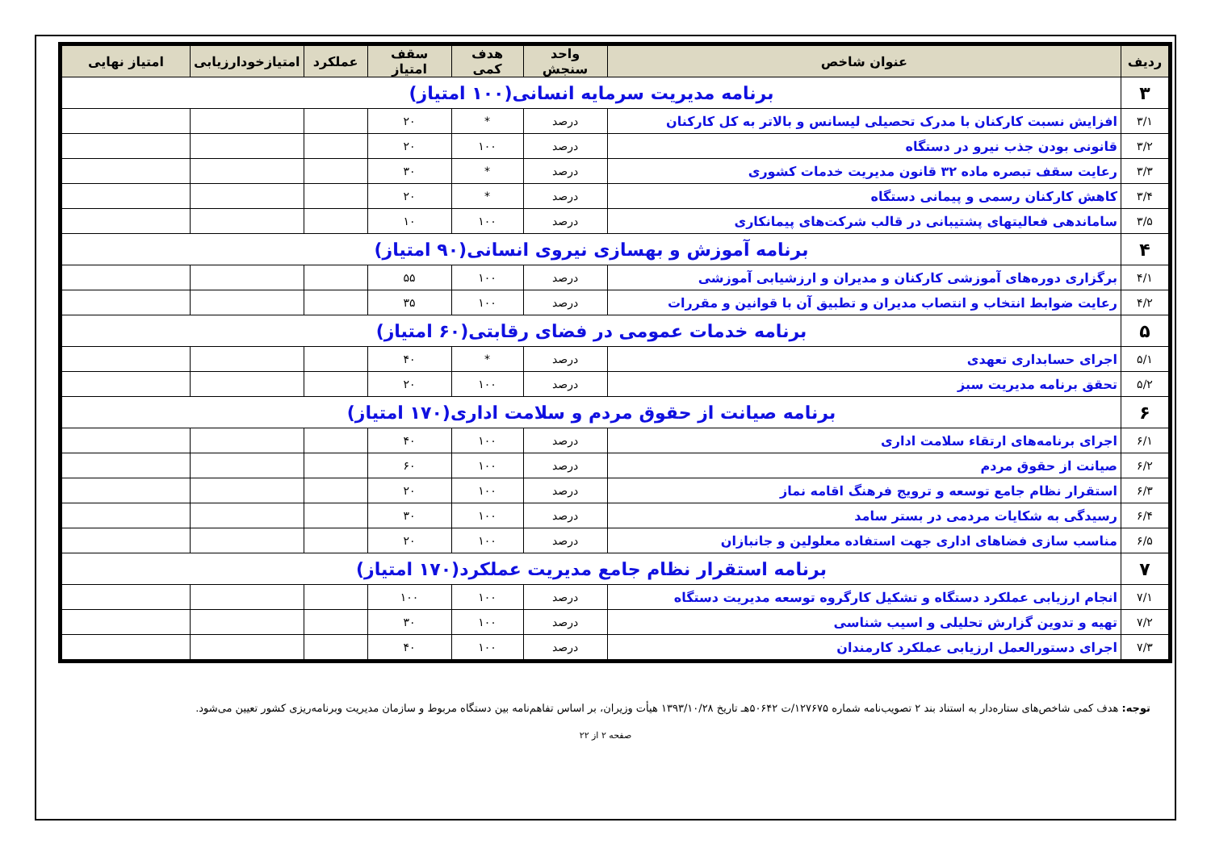| ردیف | عنوان شاخص | واحد سنجش | هدف کمی | سقف امتیاز | عملکرد | امتیازخودارزیابی | امتیاز نهایی |
| --- | --- | --- | --- | --- | --- | --- | --- |
| ۳ | برنامه مدیریت سرمایه انسانی(۱۰۰ امتیاز) | | | | | | |
| ۳/۱ | افزایش نسبت کارکنان با مدرک تحصیلی لیسانس و بالاتر به کل کارکنان | درصد | * | ۲۰ | | | |
| ۳/۲ | قانونی بودن جذب نیرو در دستگاه | درصد | ۱۰۰ | ۲۰ | | | |
| ۳/۳ | رعایت سقف تبصره ماده ۳۲ قانون مدیریت خدمات کشوری | درصد | * | ۳۰ | | | |
| ۳/۴ | کاهش کارکنان رسمی و پیمانی دستگاه | درصد | * | ۲۰ | | | |
| ۳/۵ | ساماندهی فعالیتهای پشتیبانی در قالب شرکت‌های پیمانکاری | درصد | ۱۰۰ | ۱۰ | | | |
| ۴ | برنامه آموزش و بهسازی نیروی انسانی(۹۰ امتیاز) | | | | | | |
| ۴/۱ | برگزاری دوره‌های آموزشی کارکنان و مدیران و ارزشیابی آموزشی | درصد | ۱۰۰ | ۵۵ | | | |
| ۴/۲ | رعایت ضوابط انتخاب و انتصاب مدیران و تطبیق آن با قوانین و مقررات | درصد | ۱۰۰ | ۳۵ | | | |
| ۵ | برنامه خدمات عمومی در فضای رقابتی(۶۰ امتیاز) | | | | | | |
| ۵/۱ | اجرای حسابداری تعهدی | درصد | * | ۴۰ | | | |
| ۵/۲ | تحقق برنامه مدیریت سبز | درصد | ۱۰۰ | ۲۰ | | | |
| ۶ | برنامه صیانت از حقوق مردم و سلامت اداری(۱۷۰ امتیاز) | | | | | | |
| ۶/۱ | اجرای برنامه‌های ارتقاء سلامت اداری | درصد | ۱۰۰ | ۴۰ | | | |
| ۶/۲ | صیانت از حقوق مردم | درصد | ۱۰۰ | ۶۰ | | | |
| ۶/۳ | استقرار نظام جامع توسعه و ترویج فرهنگ اقامه نماز | درصد | ۱۰۰ | ۲۰ | | | |
| ۶/۴ | رسیدگی به شکایات مردمی در بستر سامد | درصد | ۱۰۰ | ۳۰ | | | |
| ۶/۵ | مناسب سازی فضاهای اداری جهت استفاده معلولین و جانبازان | درصد | ۱۰۰ | ۲۰ | | | |
| ۷ | برنامه استقرار نظام جامع مدیریت عملکرد(۱۷۰ امتیاز) | | | | | | |
| ۷/۱ | انجام ارزیابی عملکرد دستگاه و تشکیل کارگروه توسعه مدیریت دستگاه | درصد | ۱۰۰ | ۱۰۰ | | | |
| ۷/۲ | تهیه و تدوین گزارش تحلیلی و اسیب شناسی | درصد | ۱۰۰ | ۳۰ | | | |
| ۷/۳ | اجرای دستورالعمل ارزیابی عملکرد کارمندان | درصد | ۱۰۰ | ۴۰ | | | |
توجه: هدف کمی شاخص‌های ستاره‌دار به استناد بند ۲ تصویب‌نامه شماره ۱۲۷۶۷۵/ت ۵۰۶۴۲هـ تاریخ ۱۳۹۳/۱۰/۲۸ هیأت وزیران، بر اساس تفاهم‌نامه بین دستگاه مربوط و سازمان مدیریت وبرنامه‌ریزی کشور تعیین می‌شود.
صفحه ۲ از ۲۲